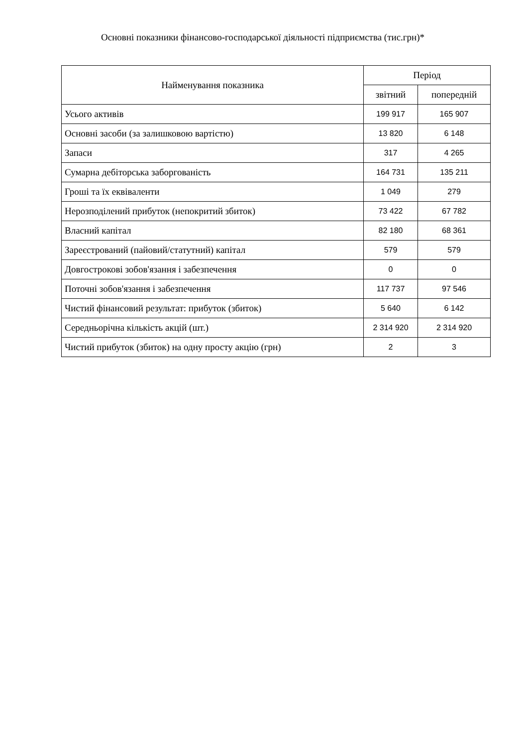Основні показники фінансово-господарської діяльності підприємства (тис.грн)*
| Найменування показника | Період | |
| --- | --- | --- |
| | звітний | попередній |
| Усього активів | 199 917 | 165 907 |
| Основні засоби (за залишковою вартістю) | 13 820 | 6 148 |
| Запаси | 317 | 4 265 |
| Сумарна дебіторська заборгованість | 164 731 | 135 211 |
| Гроші та їх еквіваленти | 1 049 | 279 |
| Нерозподілений прибуток (непокритий збиток) | 73 422 | 67 782 |
| Власний капітал | 82 180 | 68 361 |
| Зареєстрований (пайовий/статутний) капітал | 579 | 579 |
| Довгострокові зобов'язання і забезпечення | 0 | 0 |
| Поточні зобов'язання і забезпечення | 117 737 | 97 546 |
| Чистий фінансовий результат: прибуток (збиток) | 5 640 | 6 142 |
| Середньорічна кількість акцій (шт.) | 2 314 920 | 2 314 920 |
| Чистий прибуток (збиток) на одну просту акцію (грн) | 2 | 3 |